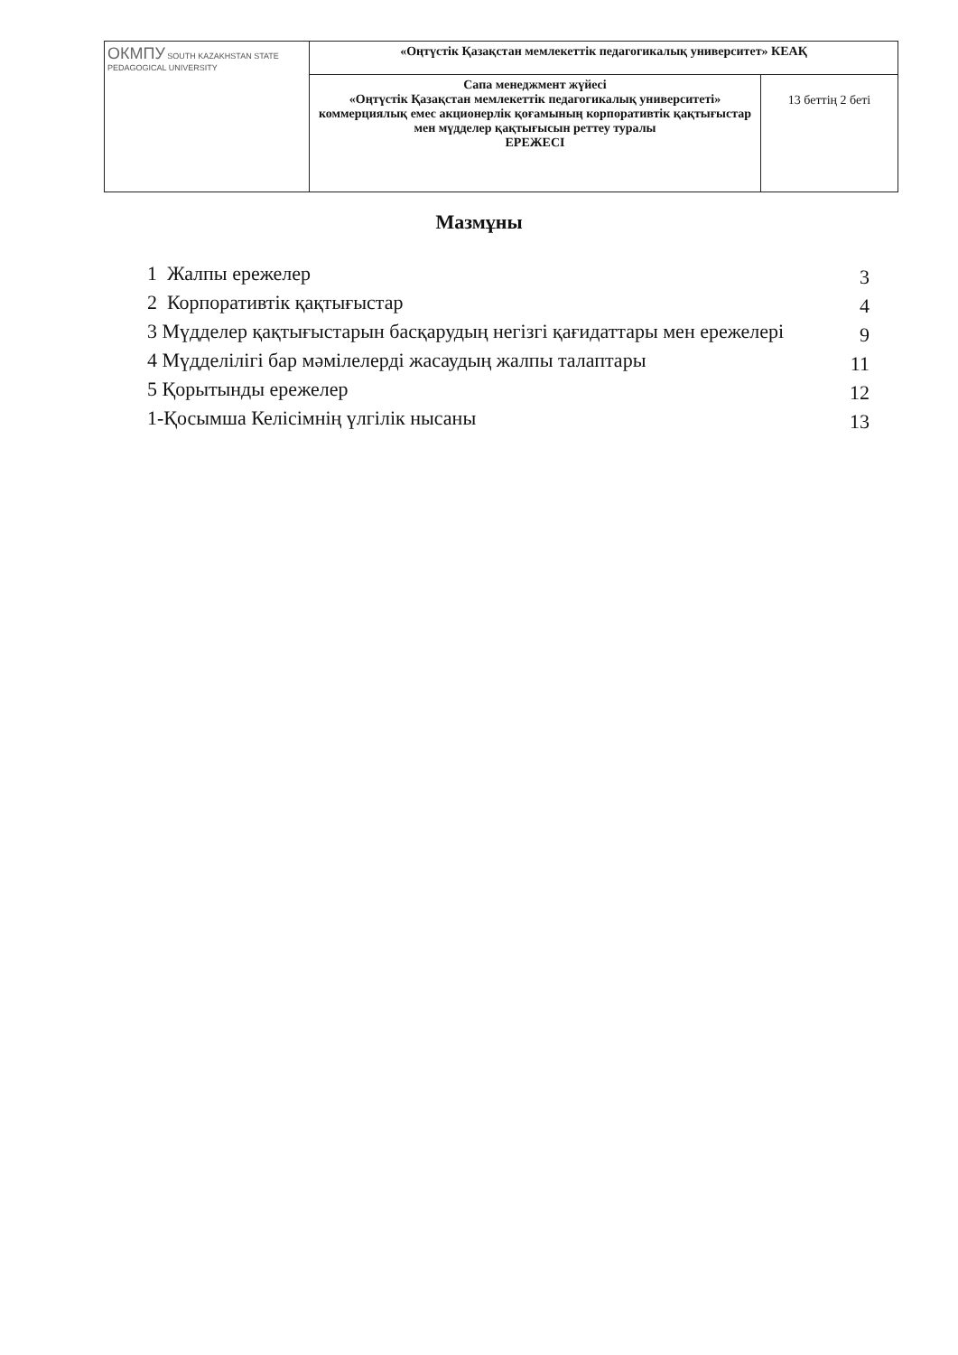| ОКМПУ SOUTH KAZAKHSTAN STATE PEDAGOGICAL UNIVERSITY | «Оңтүстік Қазақстан мемлекеттік педагогикалық университет» КЕАҚ | |
| | Сапа менеджмент жүйесі «Оңтүстік Қазақстан мемлекеттік педагогикалық университеті» коммерциялық емес акционерлік қоғамының корпоративтік қақтығыстар мен мүдделер қақтығысын реттеу туралы ЕРЕЖЕСІ | 13 беттің 2 беті |
Мазмұны
| 1 Жалпы ережелер | 3 |
| 2 Корпоративтік қақтығыстар | 4 |
| 3 Мүдделер қақтығыстарын басқарудың негізгі қағидаттары мен ережелері | 9 |
| 4 Мүдделілігі бар мәмілелерді жасаудың жалпы талаптары | 11 |
| 5 Қорытынды ережелер | 12 |
| 1-Қосымша Келісімнің үлгілік нысаны | 13 |